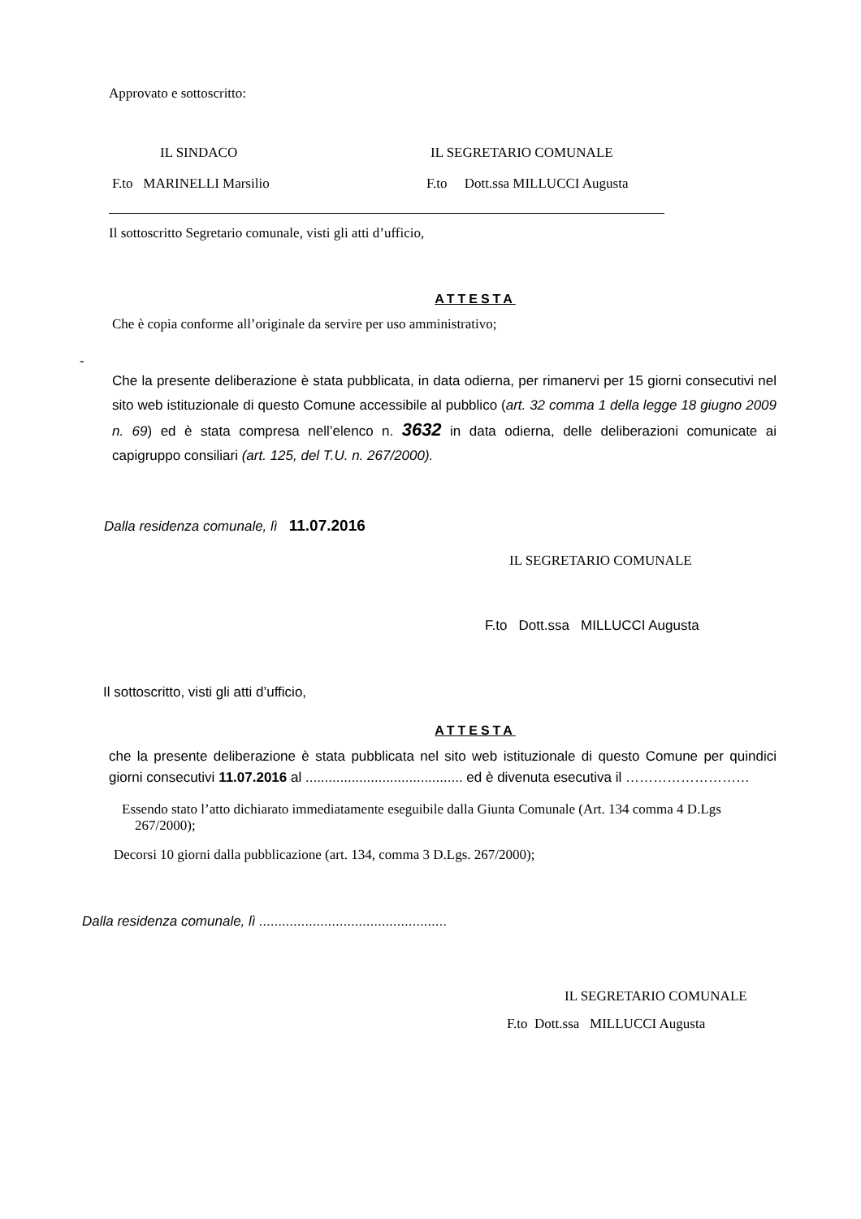Approvato e sottoscritto:
IL SINDACO IL SEGRETARIO COMUNALE
F.to MARINELLI Marsilio F.to Dott.ssa MILLUCCI Augusta
Il sottoscritto Segretario comunale, visti gli atti d’ufficio,
ATTESTA
Che è copia conforme all’originale da servire per uso amministrativo;
-
Che la presente deliberazione è stata pubblicata, in data odierna, per rimanervi per 15 giorni consecutivi nel sito web istituzionale di questo Comune accessibile al pubblico (art. 32 comma 1 della legge 18 giugno 2009 n. 69) ed è stata compresa nell’elenco n. 3632 in data odierna, delle deliberazioni comunicate ai capigruppo consiliari (art. 125, del T.U. n. 267/2000).
Dalla residenza comunale, lì 11.07.2016
IL SEGRETARIO COMUNALE
F.to Dott.ssa MILLUCCI Augusta
Il sottoscritto, visti gli atti d’ufficio,
ATTESTA
che la presente deliberazione è stata pubblicata nel sito web istituzionale di questo Comune per quindici giorni consecutivi 11.07.2016 al ......................................... ed è divenuta esecutiva il ………………………
Essendo stato l’atto dichiarato immediatamente eseguibile dalla Giunta Comunale (Art. 134 comma 4 D.Lgs 267/2000);
Decorsi 10 giorni dalla pubblicazione (art. 134, comma 3 D.Lgs. 267/2000);
Dalla residenza comunale, lì .................................................
IL SEGRETARIO COMUNALE
F.to Dott.ssa MILLUCCI Augusta